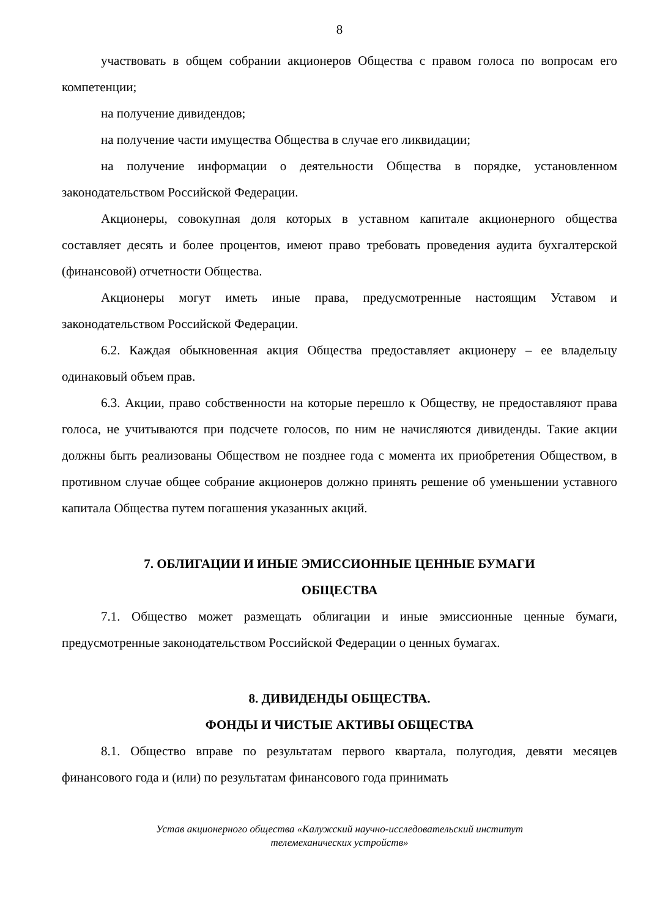8
участвовать в общем собрании акционеров Общества с правом голоса по вопросам его компетенции;
на получение дивидендов;
на получение части имущества Общества в случае его ликвидации;
на получение информации о деятельности Общества в порядке, установленном законодательством Российской Федерации.
Акционеры, совокупная доля которых в уставном капитале акционерного общества составляет десять и более процентов, имеют право требовать проведения аудита бухгалтерской (финансовой) отчетности Общества.
Акционеры могут иметь иные права, предусмотренные настоящим Уставом и законодательством Российской Федерации.
6.2. Каждая обыкновенная акция Общества предоставляет акционеру – ее владельцу одинаковый объем прав.
6.3. Акции, право собственности на которые перешло к Обществу, не предоставляют права голоса, не учитываются при подсчете голосов, по ним не начисляются дивиденды. Такие акции должны быть реализованы Обществом не позднее года с момента их приобретения Обществом, в противном случае общее собрание акционеров должно принять решение об уменьшении уставного капитала Общества путем погашения указанных акций.
7. ОБЛИГАЦИИ И ИНЫЕ ЭМИССИОННЫЕ ЦЕННЫЕ БУМАГИ
ОБЩЕСТВА
7.1. Общество может размещать облигации и иные эмиссионные ценные бумаги, предусмотренные законодательством Российской Федерации о ценных бумагах.
8. ДИВИДЕНДЫ ОБЩЕСТВА.
ФОНДЫ И ЧИСТЫЕ АКТИВЫ ОБЩЕСТВА
8.1. Общество вправе по результатам первого квартала, полугодия, девяти месяцев финансового года и (или) по результатам финансового года принимать
Устав акционерного общества «Калужский научно-исследовательский институт
телемеханических устройств»